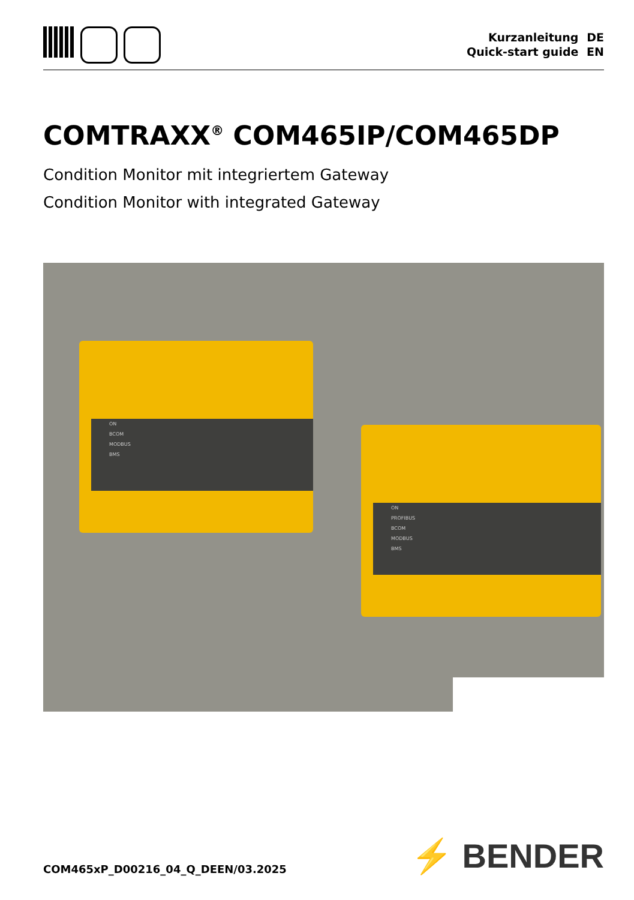Kurzanleitung DE
Quick-start guide EN
COMTRAXX<sup>®</sup> COM465IP/COM465DP
Condition Monitor mit integriertem Gateway
Condition Monitor with integrated Gateway
ON
BCOM
MODBUS
BMS
ON
PROFIBUS
BCOM
MODBUS
BMS
COM465xP_D00216_04_Q_DEEN/03.2025
⚡ BENDER